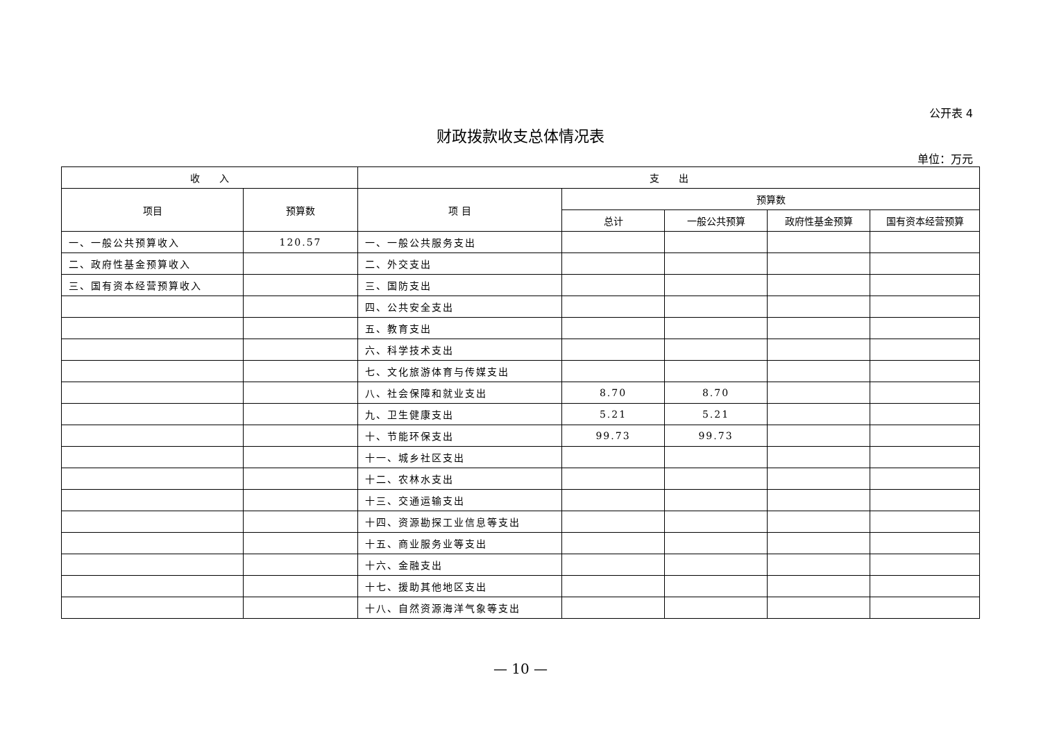公开表 4
财政拨款收支总体情况表
单位：万元
| 收 入 | | 支 出 | | | | |
| --- | --- | --- | --- | --- | --- | --- |
| 项目 | 预算数 | 项 目 | 预算数 | | | |
| | | | 总计 | 一般公共预算 | 政府性基金预算 | 国有资本经营预算 |
| 一、一般公共预算收入 | 120.57 | 一、一般公共服务支出 | | | | |
| 二、政府性基金预算收入 | | 二、外交支出 | | | | |
| 三、国有资本经营预算收入 | | 三、国防支出 | | | | |
| | | 四、公共安全支出 | | | | |
| | | 五、教育支出 | | | | |
| | | 六、科学技术支出 | | | | |
| | | 七、文化旅游体育与传媒支出 | | | | |
| | | 八、社会保障和就业支出 | 8.70 | 8.70 | | |
| | | 九、卫生健康支出 | 5.21 | 5.21 | | |
| | | 十、节能环保支出 | 99.73 | 99.73 | | |
| | | 十一、城乡社区支出 | | | | |
| | | 十二、农林水支出 | | | | |
| | | 十三、交通运输支出 | | | | |
| | | 十四、资源勘探工业信息等支出 | | | | |
| | | 十五、商业服务业等支出 | | | | |
| | | 十六、金融支出 | | | | |
| | | 十七、援助其他地区支出 | | | | |
| | | 十八、自然资源海洋气象等支出 | | | | |
— 10 —